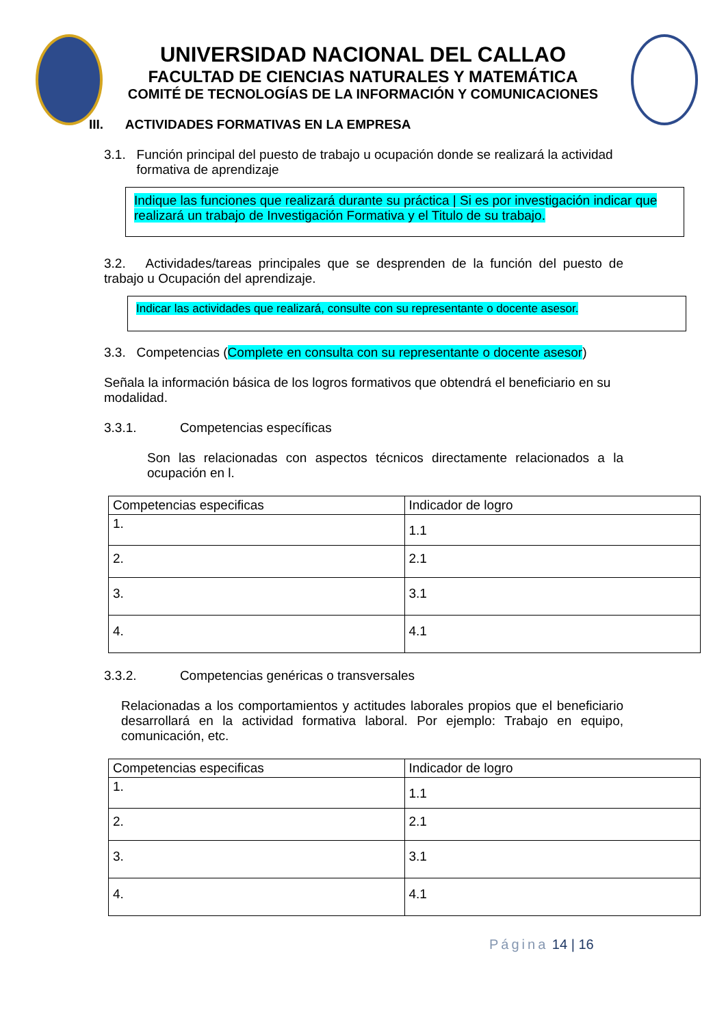UNIVERSIDAD NACIONAL DEL CALLAO
FACULTAD DE CIENCIAS NATURALES Y MATEMÁTICA
COMITÉ DE TECNOLOGÍAS DE LA INFORMACIÓN Y COMUNICACIONES
III. ACTIVIDADES FORMATIVAS EN LA EMPRESA
3.1. Función principal del puesto de trabajo u ocupación donde se realizará la actividad
formativa de aprendizaje
Indique las funciones que realizará durante su práctica | Si es por investigación indicar que realizará un trabajo de Investigación Formativa y el Titulo de su trabajo.
3.2. Actividades/tareas principales que se desprenden de la función del puesto de trabajo u Ocupación del aprendizaje.
Indicar las actividades que realizará, consulte con su representante o docente asesor.
3.3. Competencias (Complete en consulta con su representante o docente asesor)
Señala la información básica de los logros formativos que obtendrá el beneficiario en su modalidad.
3.3.1. Competencias específicas
Son las relacionadas con aspectos técnicos directamente relacionados a la ocupación en l.
| Competencias especificas | Indicador de logro |
| 1. | 1.1 |
| 2. | 2.1 |
| 3. | 3.1 |
| 4. | 4.1 |
3.3.2. Competencias genéricas o transversales
Relacionadas a los comportamientos y actitudes laborales propios que el beneficiario desarrollará en la actividad formativa laboral. Por ejemplo: Trabajo en equipo, comunicación, etc.
| Competencias especificas | Indicador de logro |
| 1. | 1.1 |
| 2. | 2.1 |
| 3. | 3.1 |
| 4. | 4.1 |
Página 14 | 16